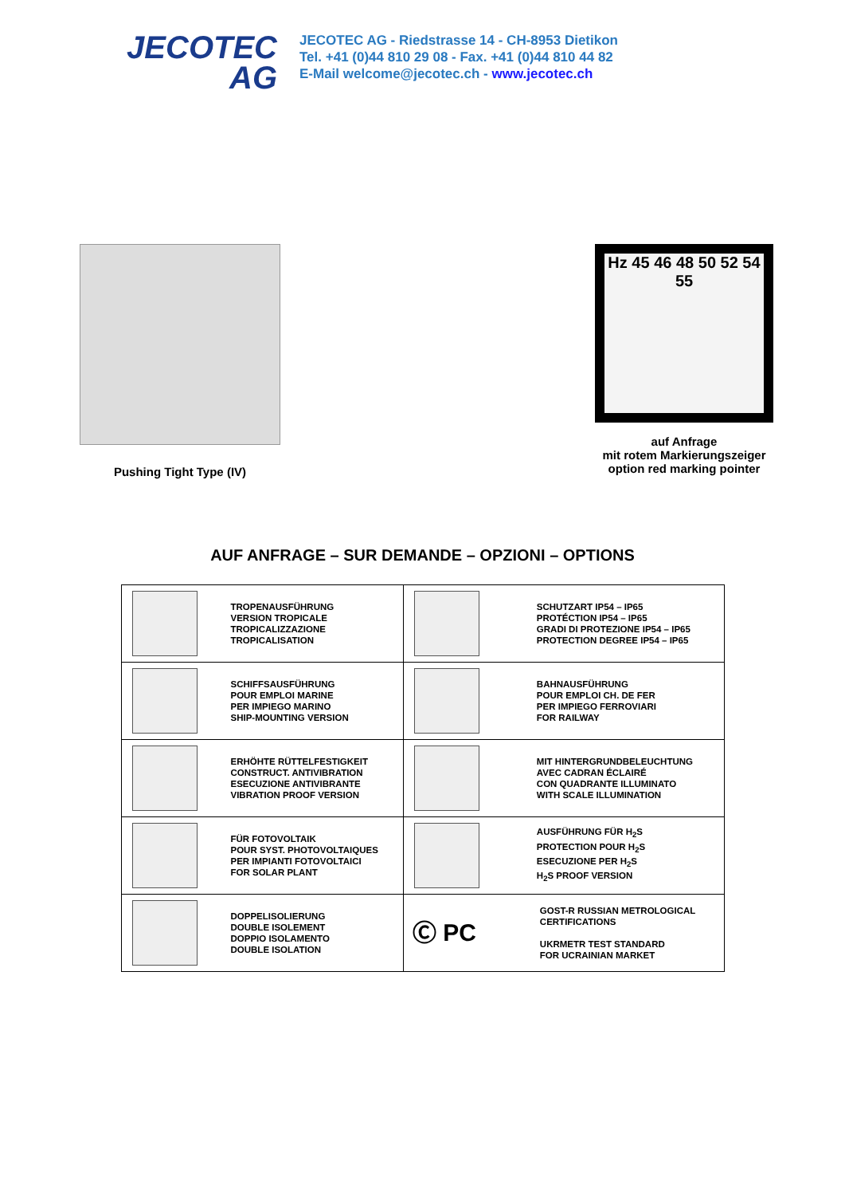JECOTEC
AG
JECOTEC AG - Riedstrasse 14 - CH-8953 Dietikon
Tel. +41 (0)44 810 29 08 - Fax. +41 (0)44 810 44 82
E-Mail welcome@jecotec.ch - www.jecotec.ch
Pushing Tight Type (IV)
Hz 45 46 48 50 52 54 55
auf Anfrage
mit rotem Markierungszeiger
option red marking pointer
AUF ANFRAGE – SUR DEMANDE – OPZIONI – OPTIONS
| TROPENAUSFÜHRUNG VERSION TROPICALE TROPICALIZZAZIONE TROPICALISATION | SCHUTZART IP54 – IP65 PROTÉCTION IP54 – IP65 GRADI DI PROTEZIONE IP54 – IP65 PROTECTION DEGREE IP54 – IP65 |
| SCHIFFSAUSFÜHRUNG POUR EMPLOI MARINE PER IMPIEGO MARINO SHIP-MOUNTING VERSION | BAHNAUSFÜHRUNG POUR EMPLOI CH. DE FER PER IMPIEGO FERROVIARI FOR RAILWAY |
| ERHÖHTE RÜTTELFESTIGKEIT CONSTRUCT. ANTIVIBRATION ESECUZIONE ANTIVIBRANTE VIBRATION PROOF VERSION | MIT HINTERGRUNDBELEUCHTUNG AVEC CADRAN ÉCLAIRÉ CON QUADRANTE ILLUMINATO WITH SCALE ILLUMINATION |
| FÜR FOTOVOLTAIK POUR SYST. PHOTOVOLTAIQUES PER IMPIANTI FOTOVOLTAICI FOR SOLAR PLANT | AUSFÜHRUNG FÜR H<sub>2</sub>S PROTECTION POUR H<sub>2</sub>S ESECUZIONE PER H<sub>2</sub>S H<sub>2</sub>S PROOF VERSION |
| DOPPELISOLIERUNG DOUBLE ISOLEMENT DOPPIO ISOLAMENTO DOUBLE ISOLATION | Ⓒ PC GOST-R RUSSIAN METROLOGICAL CERTIFICATIONS UKRMETR TEST STANDARD FOR UCRAINIAN MARKET |